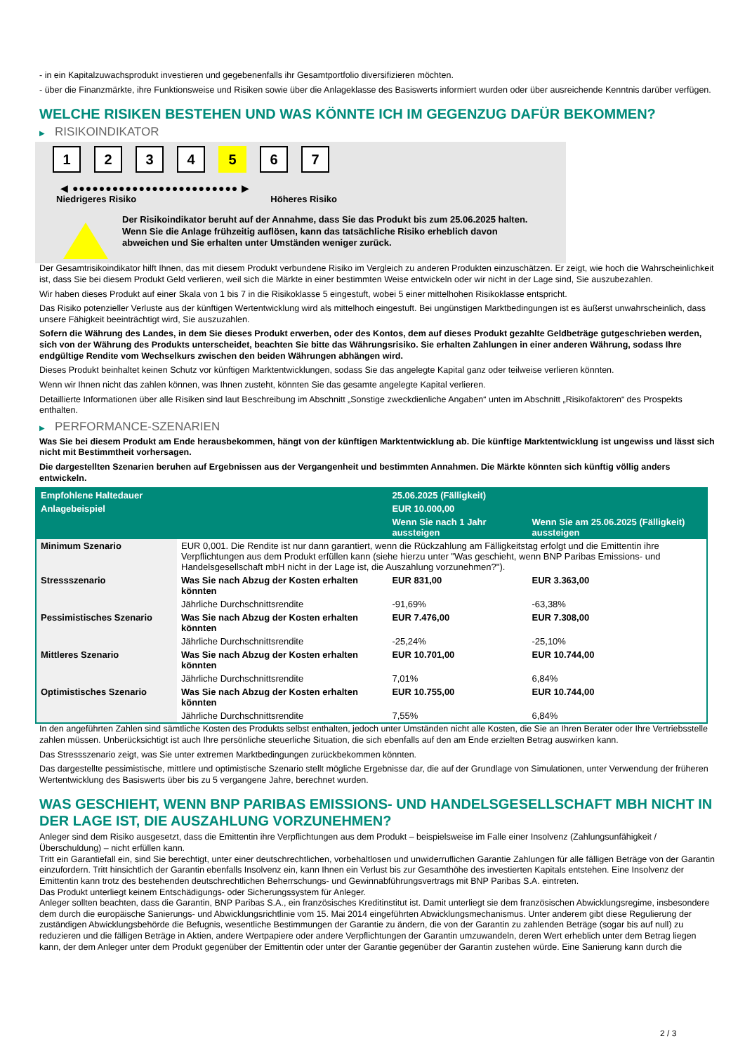- in ein Kapitalzuwachsprodukt investieren und gegebenenfalls ihr Gesamtportfolio diversifizieren möchten.
- über die Finanzmärkte, ihre Funktionsweise und Risiken sowie über die Anlageklasse des Basiswerts informiert wurden oder über ausreichende Kenntnis darüber verfügen.
WELCHE RISIKEN BESTEHEN UND WAS KÖNNTE ICH IM GEGENZUG DAFÜR BEKOMMEN?
▶ RISIKOINDIKATOR
1 2 3 4 5 6 7
◀ ●●●●●●●●●●●●●●●●●●●●●●●●● ▶
Niedrigeres Risiko Höheres Risiko
Der Risikoindikator beruht auf der Annahme, dass Sie das Produkt bis zum 25.06.2025 halten.
Wenn Sie die Anlage frühzeitig auflösen, kann das tatsächliche Risiko erheblich davon abweichen und Sie erhalten unter Umständen weniger zurück.
Der Gesamtrisikoindikator hilft Ihnen, das mit diesem Produkt verbundene Risiko im Vergleich zu anderen Produkten einzuschätzen. Er zeigt, wie hoch die Wahrscheinlichkeit ist, dass Sie bei diesem Produkt Geld verlieren, weil sich die Märkte in einer bestimmten Weise entwickeln oder wir nicht in der Lage sind, Sie auszubezahlen.
Wir haben dieses Produkt auf einer Skala von 1 bis 7 in die Risikoklasse 5 eingestuft, wobei 5 einer mittelhohen Risikoklasse entspricht.
Das Risiko potenzieller Verluste aus der künftigen Wertentwicklung wird als mittelhoch eingestuft. Bei ungünstigen Marktbedingungen ist es äußerst unwahrscheinlich, dass unsere Fähigkeit beeinträchtigt wird, Sie auszuzahlen.
Sofern die Währung des Landes, in dem Sie dieses Produkt erwerben, oder des Kontos, dem auf dieses Produkt gezahlte Geldbeträge gutgeschrieben werden, sich von der Währung des Produkts unterscheidet, beachten Sie bitte das Währungsrisiko. Sie erhalten Zahlungen in einer anderen Währung, sodass Ihre endgültige Rendite vom Wechselkurs zwischen den beiden Währungen abhängen wird.
Dieses Produkt beinhaltet keinen Schutz vor künftigen Marktentwicklungen, sodass Sie das angelegte Kapital ganz oder teilweise verlieren könnten.
Wenn wir Ihnen nicht das zahlen können, was Ihnen zusteht, könnten Sie das gesamte angelegte Kapital verlieren.
Detaillierte Informationen über alle Risiken sind laut Beschreibung im Abschnitt „Sonstige zweckdienliche Angaben“ unten im Abschnitt „Risikofaktoren“ des Prospekts enthalten.
▶ PERFORMANCE-SZENARIEN
Was Sie bei diesem Produkt am Ende herausbekommen, hängt von der künftigen Marktentwicklung ab. Die künftige Marktentwicklung ist ungewiss und lässt sich nicht mit Bestimmtheit vorhersagen.
Die dargestellten Szenarien beruhen auf Ergebnissen aus der Vergangenheit und bestimmten Annahmen. Die Märkte könnten sich künftig völlig anders entwickeln.
| Empfohlene Haltedauer | | 25.06.2025 (Fälligkeit) | |
| --- | --- | --- | --- |
| Anlagebeispiel | | EUR 10.000,00 | |
| | | Wenn Sie nach 1 Jahr aussteigen | Wenn Sie am 25.06.2025 (Fälligkeit) aussteigen |
| Minimum Szenario | EUR 0,001. Die Rendite ist nur dann garantiert, wenn die Rückzahlung am Fälligkeitstag erfolgt und die Emittentin ihre Verpflichtungen aus dem Produkt erfüllen kann (siehe hierzu unter "Was geschieht, wenn BNP Paribas Emissions- und Handelsgesellschaft mbH nicht in der Lage ist, die Auszahlung vorzunehmen?"). | | |
| Stressszenario | Was Sie nach Abzug der Kosten erhalten könnten | EUR 831,00 | EUR 3.363,00 |
| | Jährliche Durchschnittsrendite | -91,69% | -63,38% |
| Pessimistisches Szenario | Was Sie nach Abzug der Kosten erhalten könnten | EUR 7.476,00 | EUR 7.308,00 |
| | Jährliche Durchschnittsrendite | -25,24% | -25,10% |
| Mittleres Szenario | Was Sie nach Abzug der Kosten erhalten könnten | EUR 10.701,00 | EUR 10.744,00 |
| | Jährliche Durchschnittsrendite | 7,01% | 6,84% |
| Optimistisches Szenario | Was Sie nach Abzug der Kosten erhalten könnten | EUR 10.755,00 | EUR 10.744,00 |
| | Jährliche Durchschnittsrendite | 7,55% | 6,84% |
In den angeführten Zahlen sind sämtliche Kosten des Produkts selbst enthalten, jedoch unter Umständen nicht alle Kosten, die Sie an Ihren Berater oder Ihre Vertriebsstelle zahlen müssen. Unberücksichtigt ist auch Ihre persönliche steuerliche Situation, die sich ebenfalls auf den am Ende erzielten Betrag auswirken kann.
Das Stressszenario zeigt, was Sie unter extremen Marktbedingungen zurückbekommen könnten.
Das dargestellte pessimistische, mittlere und optimistische Szenario stellt mögliche Ergebnisse dar, die auf der Grundlage von Simulationen, unter Verwendung der früheren Wertentwicklung des Basiswerts über bis zu 5 vergangene Jahre, berechnet wurden.
WAS GESCHIEHT, WENN BNP PARIBAS EMISSIONS- UND HANDELSGESELLSCHAFT MBH NICHT IN DER LAGE IST, DIE AUSZAHLUNG VORZUNEHMEN?
Anleger sind dem Risiko ausgesetzt, dass die Emittentin ihre Verpflichtungen aus dem Produkt – beispielsweise im Falle einer Insolvenz (Zahlungsunfähigkeit / Überschuldung) – nicht erfüllen kann.
Tritt ein Garantiefall ein, sind Sie berechtigt, unter einer deutschrechtlichen, vorbehaltlosen und unwiderruflichen Garantie Zahlungen für alle fälligen Beträge von der Garantin einzufordern. Tritt hinsichtlich der Garantin ebenfalls Insolvenz ein, kann Ihnen ein Verlust bis zur Gesamthöhe des investierten Kapitals entstehen. Eine Insolvenz der Emittentin kann trotz des bestehenden deutschrechtlichen Beherrschungs- und Gewinnabführungsvertrags mit BNP Paribas S.A. eintreten.
Das Produkt unterliegt keinem Entschädigungs- oder Sicherungssystem für Anleger.
Anleger sollten beachten, dass die Garantin, BNP Paribas S.A., ein französisches Kreditinstitut ist. Damit unterliegt sie dem französischen Abwicklungsregime, insbesondere dem durch die europäische Sanierungs- und Abwicklungsrichtlinie vom 15. Mai 2014 eingeführten Abwicklungsmechanismus. Unter anderem gibt diese Regulierung der zuständigen Abwicklungsbehörde die Befugnis, wesentliche Bestimmungen der Garantie zu ändern, die von der Garantin zu zahlenden Beträge (sogar bis auf null) zu reduzieren und die fälligen Beträge in Aktien, andere Wertpapiere oder andere Verpflichtungen der Garantin umzuwandeln, deren Wert erheblich unter dem Betrag liegen kann, der dem Anleger unter dem Produkt gegenüber der Emittentin oder unter der Garantie gegenüber der Garantin zustehen würde. Eine Sanierung kann durch die
2 / 3